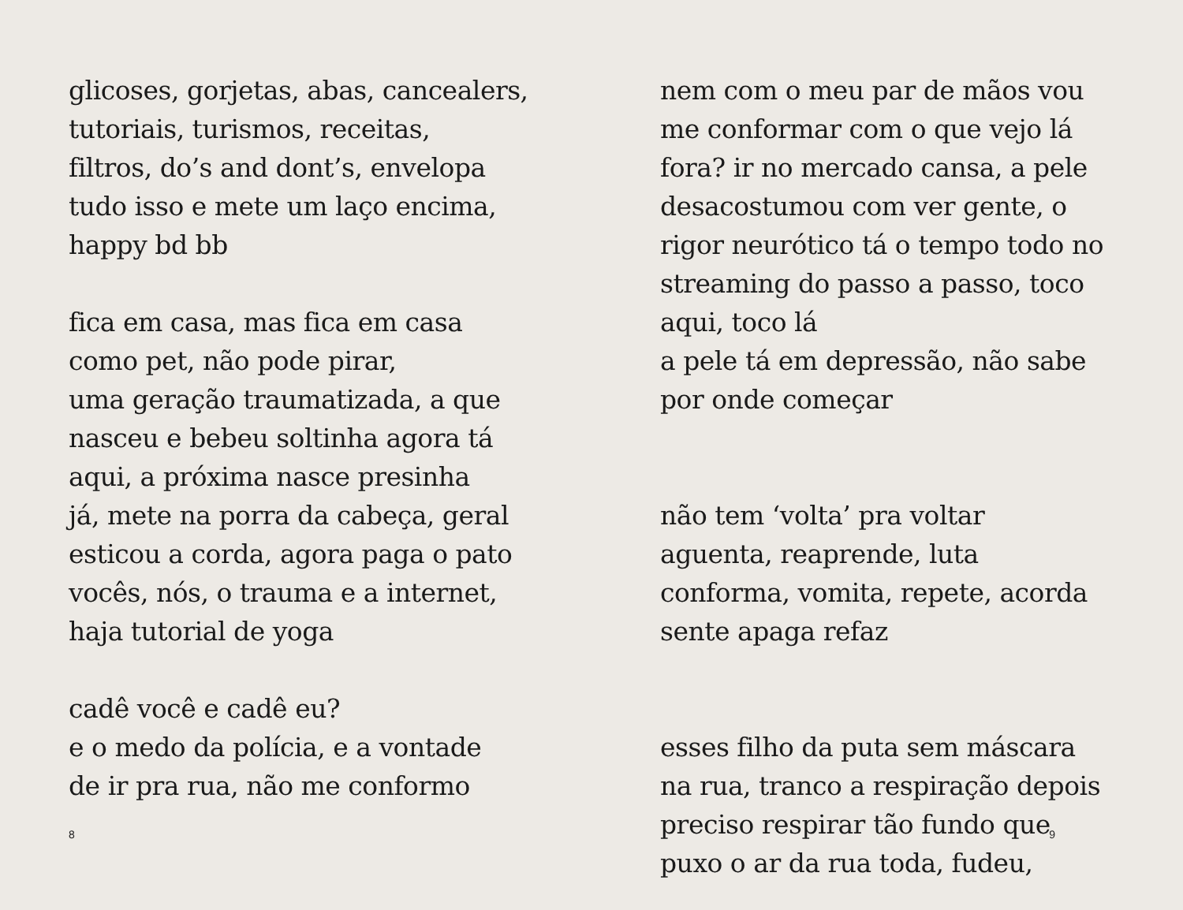glicoses, gorjetas, abas, cancealers,
tutoriais, turismos, receitas,
filtros, do’s and dont’s, envelopa
tudo isso e mete um laço encima,
happy bd bb
fica em casa, mas fica em casa
como pet, não pode pirar,
uma geração traumatizada, a que
nasceu e bebeu soltinha agora tá
aqui, a próxima nasce presinha
já, mete na porra da cabeça, geral
esticou a corda, agora paga o pato
vocês, nós, o trauma e a internet,
haja tutorial de yoga
cadê você e cadê eu?
e o medo da polícia, e a vontade
de ir pra rua, não me conformo
8
nem com o meu par de mãos vou
me conformar com o que vejo lá
fora? ir no mercado cansa, a pele
desacostumou com ver gente, o
rigor neurótico tá o tempo todo no
streaming do passo a passo, toco
aqui, toco lá
a pele tá em depressão, não sabe
por onde começar
não tem ‘volta’ pra voltar
aguenta, reaprende, luta
conforma, vomita, repete, acorda
sente apaga refaz
esses filho da puta sem máscara
na rua, tranco a respiração depois
preciso respirar tão fundo que
puxo o ar da rua toda, fudeu,
9